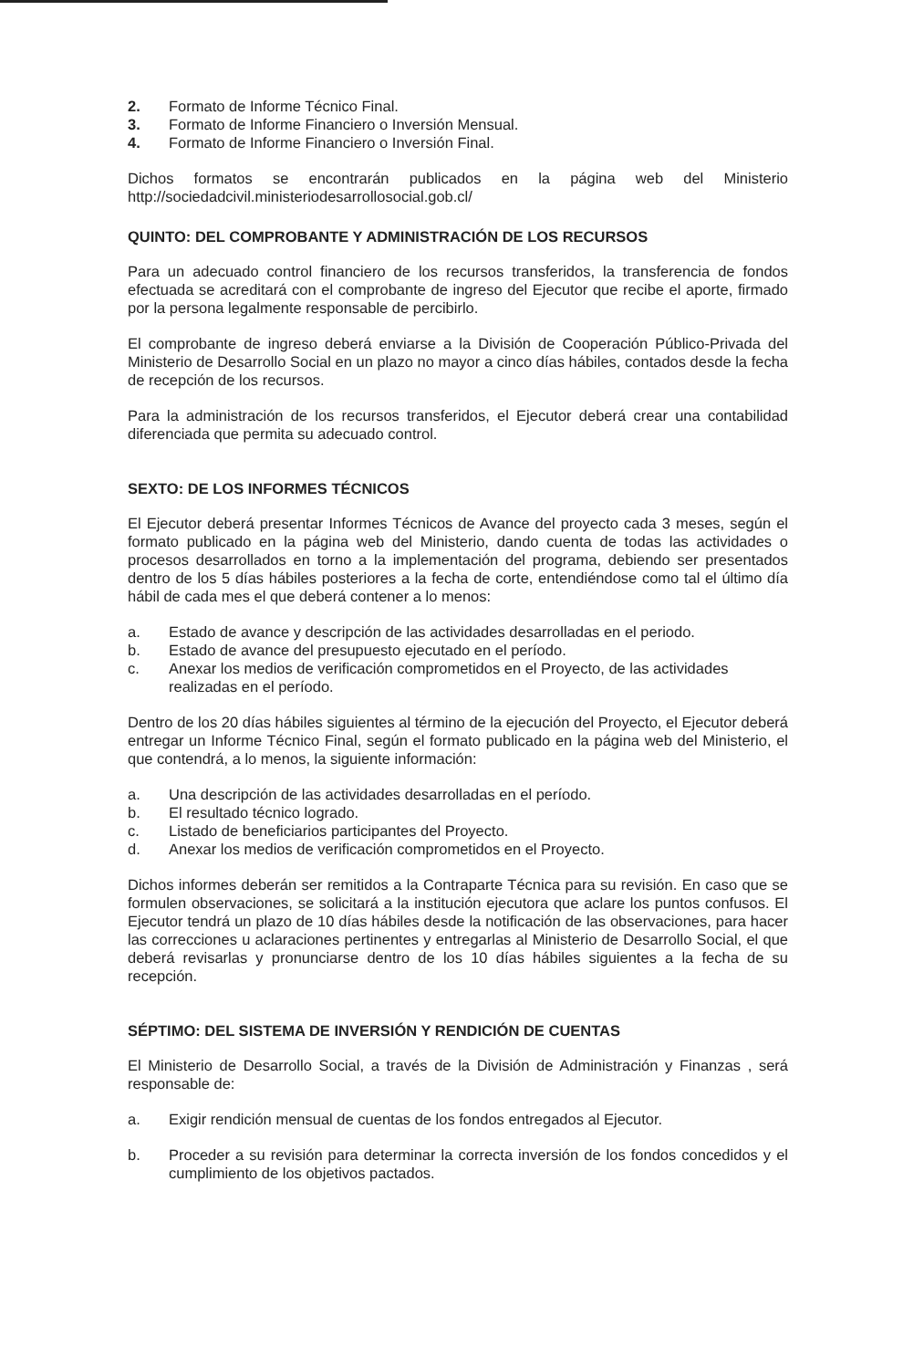2. Formato de Informe Técnico Final.
3. Formato de Informe Financiero o Inversión Mensual.
4. Formato de Informe Financiero o Inversión Final.
Dichos formatos se encontrarán publicados en la página web del Ministerio http://sociedadcivil.ministeriodesarrollosocial.gob.cl/
QUINTO: DEL COMPROBANTE Y ADMINISTRACIÓN DE LOS RECURSOS
Para un adecuado control financiero de los recursos transferidos, la transferencia de fondos efectuada se acreditará con el comprobante de ingreso del Ejecutor que recibe el aporte, firmado por la persona legalmente responsable de percibirlo.
El comprobante de ingreso deberá enviarse a la División de Cooperación Público-Privada del Ministerio de Desarrollo Social en un plazo no mayor a cinco días hábiles, contados desde la fecha de recepción de los recursos.
Para la administración de los recursos transferidos, el Ejecutor deberá crear una contabilidad diferenciada que permita su adecuado control.
SEXTO: DE LOS INFORMES TÉCNICOS
El Ejecutor deberá presentar Informes Técnicos de Avance del proyecto cada 3 meses, según el formato publicado en la página web del Ministerio, dando cuenta de todas las actividades o procesos desarrollados en torno a la implementación del programa, debiendo ser presentados dentro de los 5 días hábiles posteriores a la fecha de corte, entendiéndose como tal el último día hábil de cada mes el que deberá contener a lo menos:
a. Estado de avance y descripción de las actividades desarrolladas en el periodo.
b. Estado de avance del presupuesto ejecutado en el período.
c. Anexar los medios de verificación comprometidos en el Proyecto, de las actividades realizadas en el período.
Dentro de los 20 días hábiles siguientes al término de la ejecución del Proyecto, el Ejecutor deberá entregar un Informe Técnico Final, según el formato publicado en la página web del Ministerio, el que contendrá, a lo menos, la siguiente información:
a. Una descripción de las actividades desarrolladas en el período.
b. El resultado técnico logrado.
c. Listado de beneficiarios participantes del Proyecto.
d. Anexar los medios de verificación comprometidos en el Proyecto.
Dichos informes deberán ser remitidos a la Contraparte Técnica para su revisión. En caso que se formulen observaciones, se solicitará a la institución ejecutora que aclare los puntos confusos. El Ejecutor tendrá un plazo de 10 días hábiles desde la notificación de las observaciones, para hacer las correcciones u aclaraciones pertinentes y entregarlas al Ministerio de Desarrollo Social, el que deberá revisarlas y pronunciarse dentro de los 10 días hábiles siguientes a la fecha de su recepción.
SÉPTIMO: DEL SISTEMA DE INVERSIÓN Y RENDICIÓN DE CUENTAS
El Ministerio de Desarrollo Social, a través de la División de Administración y Finanzas , será responsable de:
a. Exigir rendición mensual de cuentas de los fondos entregados al Ejecutor.
b. Proceder a su revisión para determinar la correcta inversión de los fondos concedidos y el cumplimiento de los objetivos pactados.